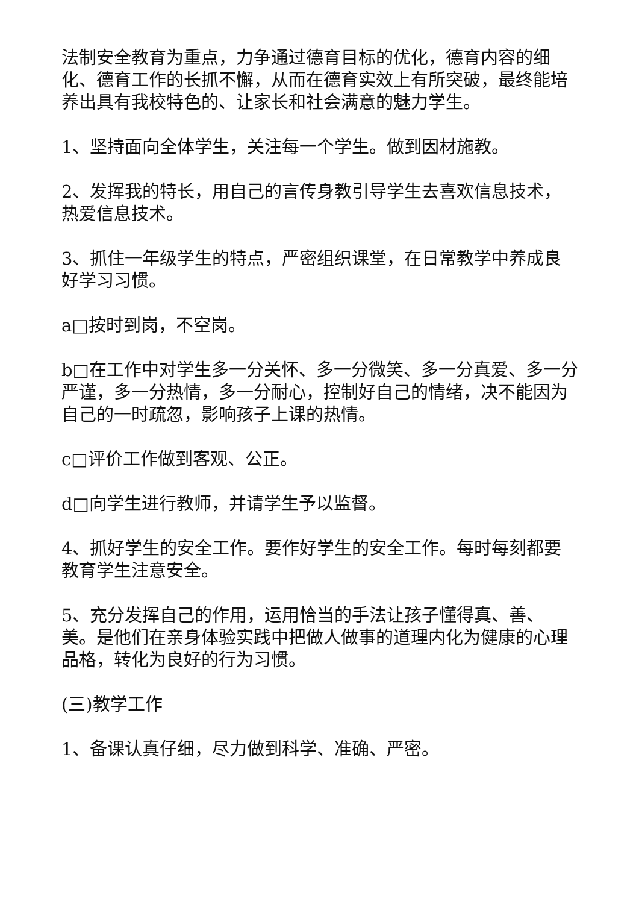法制安全教育为重点，力争通过德育目标的优化，德育内容的细化、德育工作的长抓不懈，从而在德育实效上有所突破，最终能培养出具有我校特色的、让家长和社会满意的魅力学生。
1、坚持面向全体学生，关注每一个学生。做到因材施教。
2、发挥我的特长，用自己的言传身教引导学生去喜欢信息技术，热爱信息技术。
3、抓住一年级学生的特点，严密组织课堂，在日常教学中养成良好学习习惯。
a□按时到岗，不空岗。
b□在工作中对学生多一分关怀、多一分微笑、多一分真爱、多一分严谨，多一分热情，多一分耐心，控制好自己的情绪，决不能因为自己的一时疏忽，影响孩子上课的热情。
c□评价工作做到客观、公正。
d□向学生进行教师，并请学生予以监督。
4、抓好学生的安全工作。要作好学生的安全工作。每时每刻都要教育学生注意安全。
5、充分发挥自己的作用，运用恰当的手法让孩子懂得真、善、美。是他们在亲身体验实践中把做人做事的道理内化为健康的心理品格，转化为良好的行为习惯。
(三)教学工作
1、备课认真仔细，尽力做到科学、准确、严密。